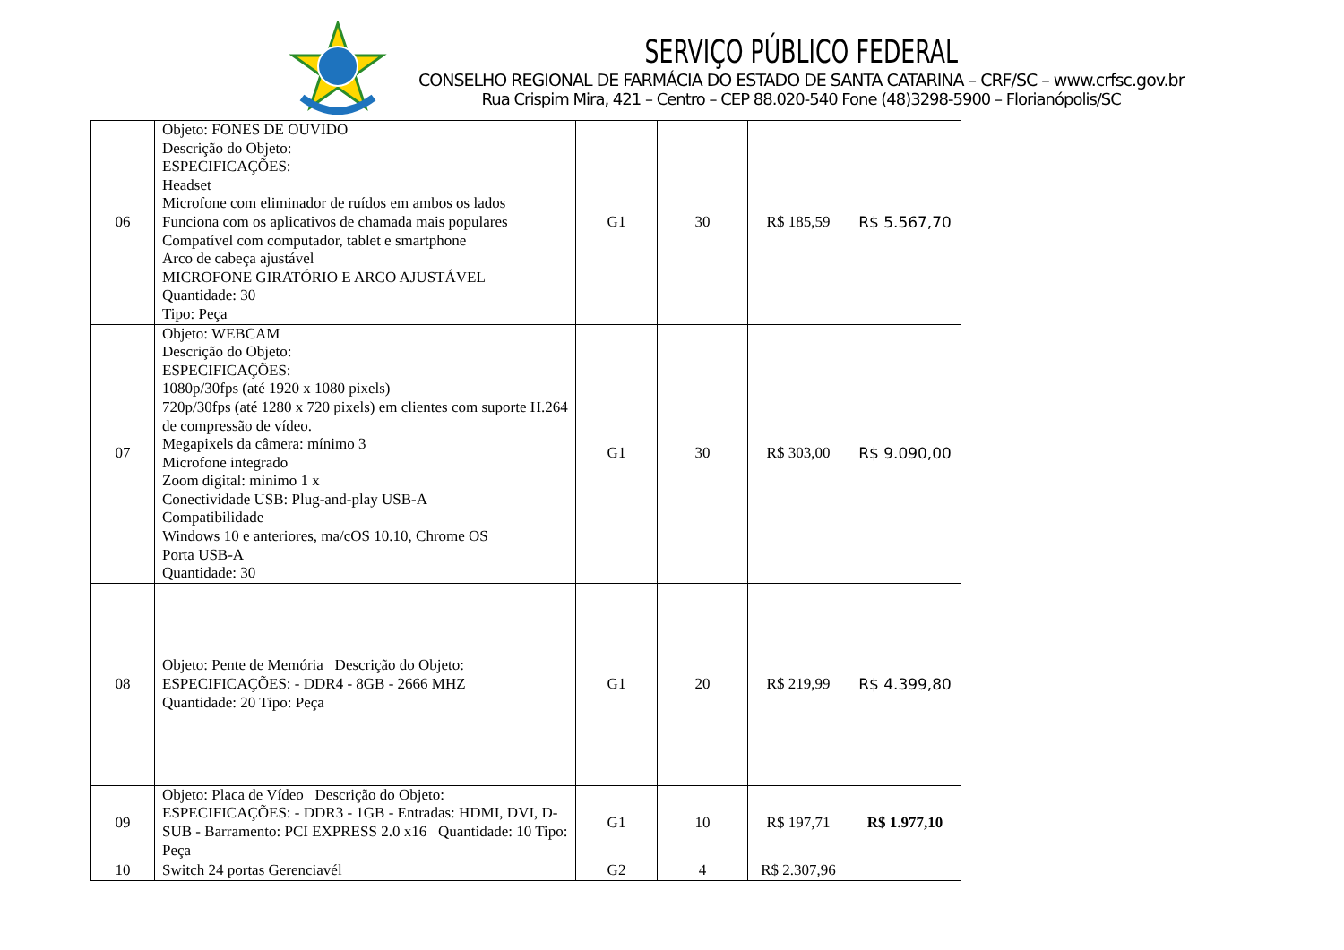SERVIÇO PÚBLICO FEDERAL
CONSELHO REGIONAL DE FARMÁCIA DO ESTADO DE SANTA CATARINA – CRF/SC – www.crfsc.gov.br
Rua Crispim Mira, 421 – Centro – CEP 88.020-540 Fone (48)3298-5900 – Florianópolis/SC
| 06 | Objeto: FONES DE OUVIDO Descrição do Objeto: ESPECIFICAÇÕES: Headset Microfone com eliminador de ruídos em ambos os lados Funciona com os aplicativos de chamada mais populares Compatível com computador, tablet e smartphone Arco de cabeça ajustável MICROFONE GIRATÓRIO E ARCO AJUSTÁVEL Quantidade: 30 Tipo: Peça | G1 | 30 | R$ 185,59 | R$ 5.567,70 |
| 07 | Objeto: WEBCAM Descrição do Objeto: ESPECIFICAÇÕES: 1080p/30fps (até 1920 x 1080 pixels) 720p/30fps (até 1280 x 720 pixels) em clientes com suporte H.264 de compressão de vídeo. Megapixels da câmera: mínimo 3 Microfone integrado Zoom digital: minimo 1 x Conectividade USB: Plug-and-play USB-A Compatibilidade Windows 10 e anteriores, ma/cOS 10.10, Chrome OS Porta USB-A Quantidade: 30 | G1 | 30 | R$ 303,00 | R$ 9.090,00 |
| 08 | Objeto: Pente de Memória Descrição do Objeto: ESPECIFICAÇÕES: - DDR4 - 8GB - 2666 MHZ Quantidade: 20 Tipo: Peça | G1 | 20 | R$ 219,99 | R$ 4.399,80 |
| 09 | Objeto: Placa de Vídeo Descrição do Objeto: ESPECIFICAÇÕES: - DDR3 - 1GB - Entradas: HDMI, DVI, D-SUB - Barramento: PCI EXPRESS 2.0 x16 Quantidade: 10 Tipo: Peça | G1 | 10 | R$ 197,71 | R$ 1.977,10 |
| 10 | Switch 24 portas Gerenciavél | G2 | 4 | R$ 2.307,96 | |